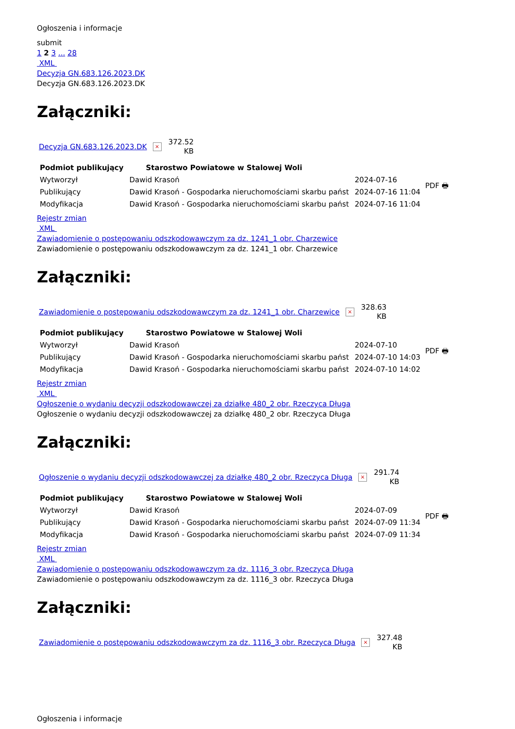Ogłoszenia i informacje
submit
1 2 3 ... 28
XML
Decyzja GN.683.126.2023.DK
Decyzja GN.683.126.2023.DK
Załączniki:
Decyzja GN.683.126.2023.DK × 372.52
KB
| Podmiot publikujący | Starostwo Powiatowe w Stalowej Woli | |
| --- | --- | --- |
| Wytworzył | Dawid Krasoń | 2024-07-16 |
| Publikujący | Dawid Krasoń - Gospodarka nieruchomościami skarbu państ | 2024-07-16 11:04 |
| Modyfikacja | Dawid Krasoń - Gospodarka nieruchomościami skarbu państ | 2024-07-16 11:04 |
PDF 🖶
Rejestr zmian
XML
Zawiadomienie o postępowaniu odszkodowawczym za dz. 1241_1 obr. Charzewice
Zawiadomienie o postępowaniu odszkodowawczym za dz. 1241_1 obr. Charzewice
Załączniki:
Zawiadomienie o postępowaniu odszkodowawczym za dz. 1241_1 obr. Charzewice × 328.63
KB
| Podmiot publikujący | Starostwo Powiatowe w Stalowej Woli | |
| --- | --- | --- |
| Wytworzył | Dawid Krasoń | 2024-07-10 |
| Publikujący | Dawid Krasoń - Gospodarka nieruchomościami skarbu państ | 2024-07-10 14:03 |
| Modyfikacja | Dawid Krasoń - Gospodarka nieruchomościami skarbu państ | 2024-07-10 14:02 |
PDF 🖶
Rejestr zmian
XML
Ogłoszenie o wydaniu decyzji odszkodowawczej za działkę 480_2 obr. Rzeczyca Długa
Ogłoszenie o wydaniu decyzji odszkodowawczej za działkę 480_2 obr. Rzeczyca Długa
Załączniki:
Ogłoszenie o wydaniu decyzji odszkodowawczej za działkę 480_2 obr. Rzeczyca Długa × 291.74
KB
| Podmiot publikujący | Starostwo Powiatowe w Stalowej Woli | |
| --- | --- | --- |
| Wytworzył | Dawid Krasoń | 2024-07-09 |
| Publikujący | Dawid Krasoń - Gospodarka nieruchomościami skarbu państ | 2024-07-09 11:34 |
| Modyfikacja | Dawid Krasoń - Gospodarka nieruchomościami skarbu państ | 2024-07-09 11:34 |
PDF 🖶
Rejestr zmian
XML
Zawiadomienie o postępowaniu odszkodowawczym za dz. 1116_3 obr. Rzeczyca Długa
Zawiadomienie o postępowaniu odszkodowawczym za dz. 1116_3 obr. Rzeczyca Długa
Załączniki:
Zawiadomienie o postępowaniu odszkodowawczym za dz. 1116_3 obr. Rzeczyca Długa × 327.48
KB
Ogłoszenia i informacje